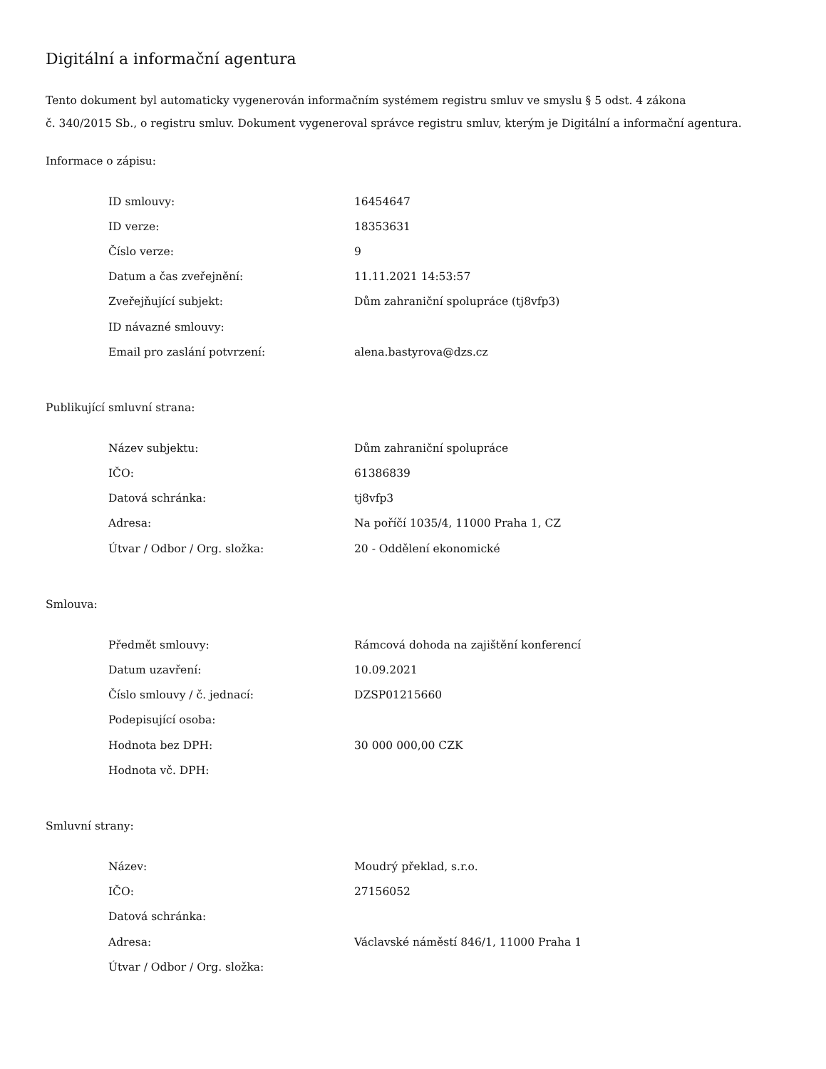Digitální a informační agentura
Tento dokument byl automaticky vygenerován informačním systémem registru smluv ve smyslu § 5 odst. 4 zákona
č. 340/2015 Sb., o registru smluv. Dokument vygeneroval správce registru smluv, kterým je Digitální a informační agentura.
Informace o zápisu:
| ID smlouvy: | 16454647 |
| ID verze: | 18353631 |
| Číslo verze: | 9 |
| Datum a čas zveřejnění: | 11.11.2021 14:53:57 |
| Zveřejňující subjekt: | Dům zahraniční spolupráce (tj8vfp3) |
| ID návazné smlouvy: | |
| Email pro zaslání potvrzení: | alena.bastyrova@dzs.cz |
Publikující smluvní strana:
| Název subjektu: | Dům zahraniční spolupráce |
| IČO: | 61386839 |
| Datová schránka: | tj8vfp3 |
| Adresa: | Na poříčí 1035/4, 11000 Praha 1, CZ |
| Útvar / Odbor / Org. složka: | 20 - Oddělení ekonomické |
Smlouva:
| Předmět smlouvy: | Rámcová dohoda na zajištění konferencí |
| Datum uzavření: | 10.09.2021 |
| Číslo smlouvy / č. jednací: | DZSP01215660 |
| Podepisující osoba: | |
| Hodnota bez DPH: | 30 000 000,00 CZK |
| Hodnota vč. DPH: | |
Smluvní strany:
| Název: | Moudrý překlad, s.r.o. |
| IČO: | 27156052 |
| Datová schránka: | |
| Adresa: | Václavské náměstí 846/1, 11000 Praha 1 |
| Útvar / Odbor / Org. složka: | |